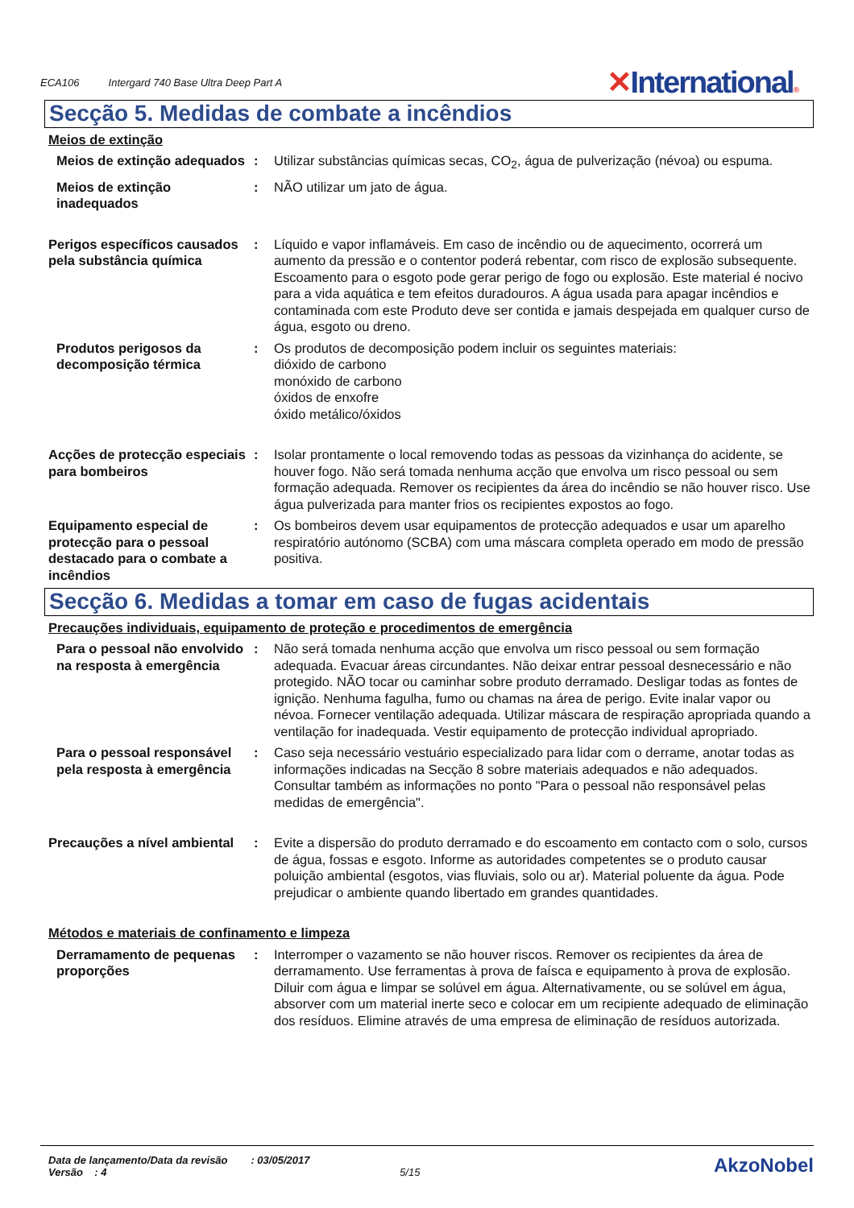ECA106 Intergard 740 Base Ultra Deep Part A
✕International®
Secção 5. Medidas de combate a incêndios
Meios de extinção
Meios de extinção adequados
: Utilizar substâncias químicas secas, CO<sub>2</sub>, água de pulverização (névoa) ou espuma.
Meios de extinção inadequados
: NÃO utilizar um jato de água.
Perigos específicos causados pela substância química
: Líquido e vapor inflamáveis. Em caso de incêndio ou de aquecimento, ocorrerá um aumento da pressão e o contentor poderá rebentar, com risco de explosão subsequente. Escoamento para o esgoto pode gerar perigo de fogo ou explosão. Este material é nocivo para a vida aquática e tem efeitos duradouros. A água usada para apagar incêndios e contaminada com este Produto deve ser contida e jamais despejada em qualquer curso de água, esgoto ou dreno.
Produtos perigosos da decomposição térmica
: Os produtos de decomposição podem incluir os seguintes materiais:
dióxido de carbono
monóxido de carbono
óxidos de enxofre
óxido metálico/óxidos
Acções de protecção especiais para bombeiros
: Isolar prontamente o local removendo todas as pessoas da vizinhança do acidente, se houver fogo. Não será tomada nenhuma acção que envolva um risco pessoal ou sem formação adequada. Remover os recipientes da área do incêndio se não houver risco. Use água pulverizada para manter frios os recipientes expostos ao fogo.
Equipamento especial de protecção para o pessoal destacado para o combate a incêndios
: Os bombeiros devem usar equipamentos de protecção adequados e usar um aparelho respiratório autónomo (SCBA) com uma máscara completa operado em modo de pressão positiva.
Secção 6. Medidas a tomar em caso de fugas acidentais
Precauções individuais, equipamento de proteção e procedimentos de emergência
Para o pessoal não envolvido na resposta à emergência
: Não será tomada nenhuma acção que envolva um risco pessoal ou sem formação adequada. Evacuar áreas circundantes. Não deixar entrar pessoal desnecessário e não protegido. NÃO tocar ou caminhar sobre produto derramado. Desligar todas as fontes de ignição. Nenhuma fagulha, fumo ou chamas na área de perigo. Evite inalar vapor ou névoa. Fornecer ventilação adequada. Utilizar máscara de respiração apropriada quando a ventilação for inadequada. Vestir equipamento de protecção individual apropriado.
Para o pessoal responsável pela resposta à emergência
: Caso seja necessário vestuário especializado para lidar com o derrame, anotar todas as informações indicadas na Secção 8 sobre materiais adequados e não adequados. Consultar também as informações no ponto "Para o pessoal não responsável pelas medidas de emergência".
Precauções a nível ambiental
: Evite a dispersão do produto derramado e do escoamento em contacto com o solo, cursos de água, fossas e esgoto. Informe as autoridades competentes se o produto causar poluição ambiental (esgotos, vias fluviais, solo ou ar). Material poluente da água. Pode prejudicar o ambiente quando libertado em grandes quantidades.
Métodos e materiais de confinamento e limpeza
Derramamento de pequenas proporções
: Interromper o vazamento se não houver riscos. Remover os recipientes da área de derramamento. Use ferramentas à prova de faísca e equipamento à prova de explosão. Diluir com água e limpar se solúvel em água. Alternativamente, ou se solúvel em água, absorver com um material inerte seco e colocar em um recipiente adequado de eliminação dos resíduos. Elimine através de uma empresa de eliminação de resíduos autorizada.
Data de lançamento/Data da revisão : 03/05/2017
Versão : 4 5/15
AkzoNobel